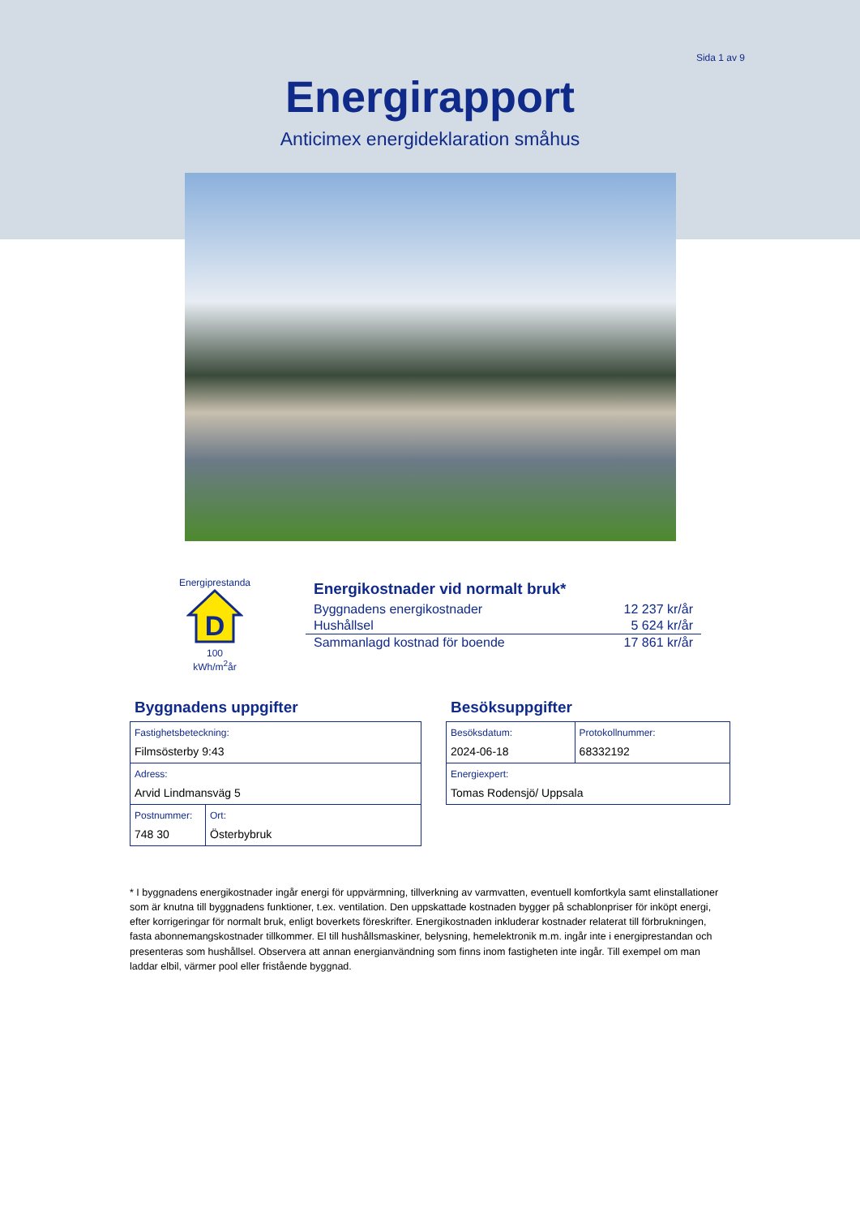Sida 1 av 9
Energirapport
Anticimex energideklaration småhus
Energiprestanda
D
100
kWh/m<sup>2</sup>år
Energikostnader vid normalt bruk*
| Byggnadens energikostnader | 12 237 kr/år |
| Hushållsel | 5 624 kr/år |
| Sammanlagd kostnad för boende | 17 861 kr/år |
Byggnadens uppgifter
| Fastighetsbeteckning: Filmsösterby 9:43 | |
| Adress: Arvid Lindmansväg 5 | |
| Postnummer: 748 30 | Ort: Österbybruk |
Besöksuppgifter
| Besöksdatum: 2024-06-18 | Protokollnummer: 68332192 |
| Energiexpert: Tomas Rodensjö/ Uppsala | |
* I byggnadens energikostnader ingår energi för uppvärmning, tillverkning av varmvatten, eventuell komfortkyla samt elinstallationer som är knutna till byggnadens funktioner, t.ex. ventilation. Den uppskattade kostnaden bygger på schablonpriser för inköpt energi, efter korrigeringar för normalt bruk, enligt boverkets föreskrifter. Energikostnaden inkluderar kostnader relaterat till förbrukningen, fasta abonnemangskostnader tillkommer. El till hushållsmaskiner, belysning, hemelektronik m.m. ingår inte i energiprestandan och presenteras som hushållsel. Observera att annan energianvändning som finns inom fastigheten inte ingår. Till exempel om man laddar elbil, värmer pool eller fristående byggnad.